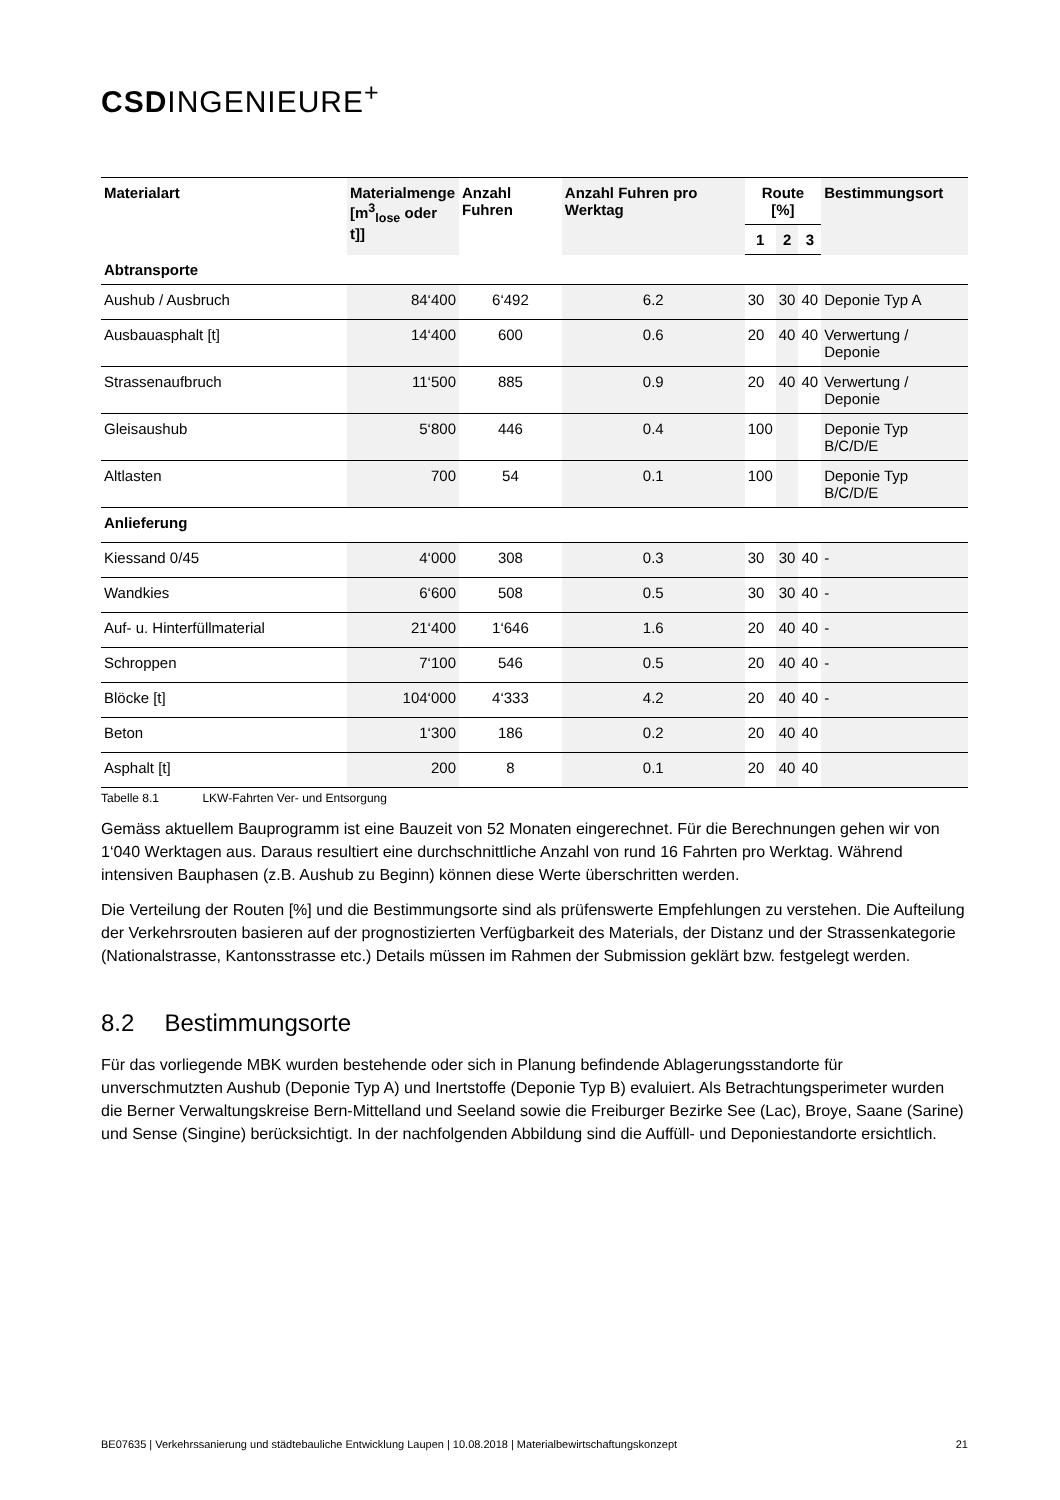CSDINGENIEURE<sup>+</sup>
| Materialart | Materialmenge [m<sup>3</sup><sub>lose</sub> oder t]] | Anzahl Fuhren | Anzahl Fuhren pro Werktag | Route [%] | | | Bestimmungsort |
| --- | --- | --- | --- | --- | --- | --- | --- |
| | | | | 1 | 2 | 3 | |
| Abtransporte | | | | | | | |
| Aushub / Ausbruch | 84‘400 | 6‘492 | 6.2 | 30 | 30 | 40 | Deponie Typ A |
| Ausbauasphalt [t] | 14‘400 | 600 | 0.6 | 20 | 40 | 40 | Verwertung / Deponie |
| Strassenaufbruch | 11‘500 | 885 | 0.9 | 20 | 40 | 40 | Verwertung / Deponie |
| Gleisaushub | 5‘800 | 446 | 0.4 | 100 | | | Deponie Typ B/C/D/E |
| Altlasten | 700 | 54 | 0.1 | 100 | | | Deponie Typ B/C/D/E |
| Anlieferung | | | | | | | |
| Kiessand 0/45 | 4‘000 | 308 | 0.3 | 30 | 30 | 40 | - |
| Wandkies | 6‘600 | 508 | 0.5 | 30 | 30 | 40 | - |
| Auf- u. Hinterfüllmaterial | 21‘400 | 1‘646 | 1.6 | 20 | 40 | 40 | - |
| Schroppen | 7‘100 | 546 | 0.5 | 20 | 40 | 40 | - |
| Blöcke [t] | 104‘000 | 4‘333 | 4.2 | 20 | 40 | 40 | - |
| Beton | 1‘300 | 186 | 0.2 | 20 | 40 | 40 | |
| Asphalt [t] | 200 | 8 | 0.1 | 20 | 40 | 40 | |
Tabelle 8.1 LKW-Fahrten Ver- und Entsorgung
Gemäss aktuellem Bauprogramm ist eine Bauzeit von 52 Monaten eingerechnet. Für die Berechnungen gehen wir von 1‘040 Werktagen aus. Daraus resultiert eine durchschnittliche Anzahl von rund 16 Fahrten pro Werktag. Während intensiven Bauphasen (z.B. Aushub zu Beginn) können diese Werte überschritten werden.
Die Verteilung der Routen [%] und die Bestimmungsorte sind als prüfenswerte Empfehlungen zu verstehen. Die Aufteilung der Verkehrsrouten basieren auf der prognostizierten Verfügbarkeit des Materials, der Distanz und der Strassenkategorie (Nationalstrasse, Kantonsstrasse etc.) Details müssen im Rahmen der Submission geklärt bzw. festgelegt werden.
8.2 Bestimmungsorte
Für das vorliegende MBK wurden bestehende oder sich in Planung befindende Ablagerungsstandorte für unverschmutzten Aushub (Deponie Typ A) und Inertstoffe (Deponie Typ B) evaluiert. Als Betrachtungsperimeter wurden die Berner Verwaltungskreise Bern-Mittelland und Seeland sowie die Freiburger Bezirke See (Lac), Broye, Saane (Sarine) und Sense (Singine) berücksichtigt. In der nachfolgenden Abbildung sind die Auffüll- und Deponiestandorte ersichtlich.
BE07635 | Verkehrssanierung und städtebauliche Entwicklung Laupen | 10.08.2018 | Materialbewirtschaftungskonzept 21